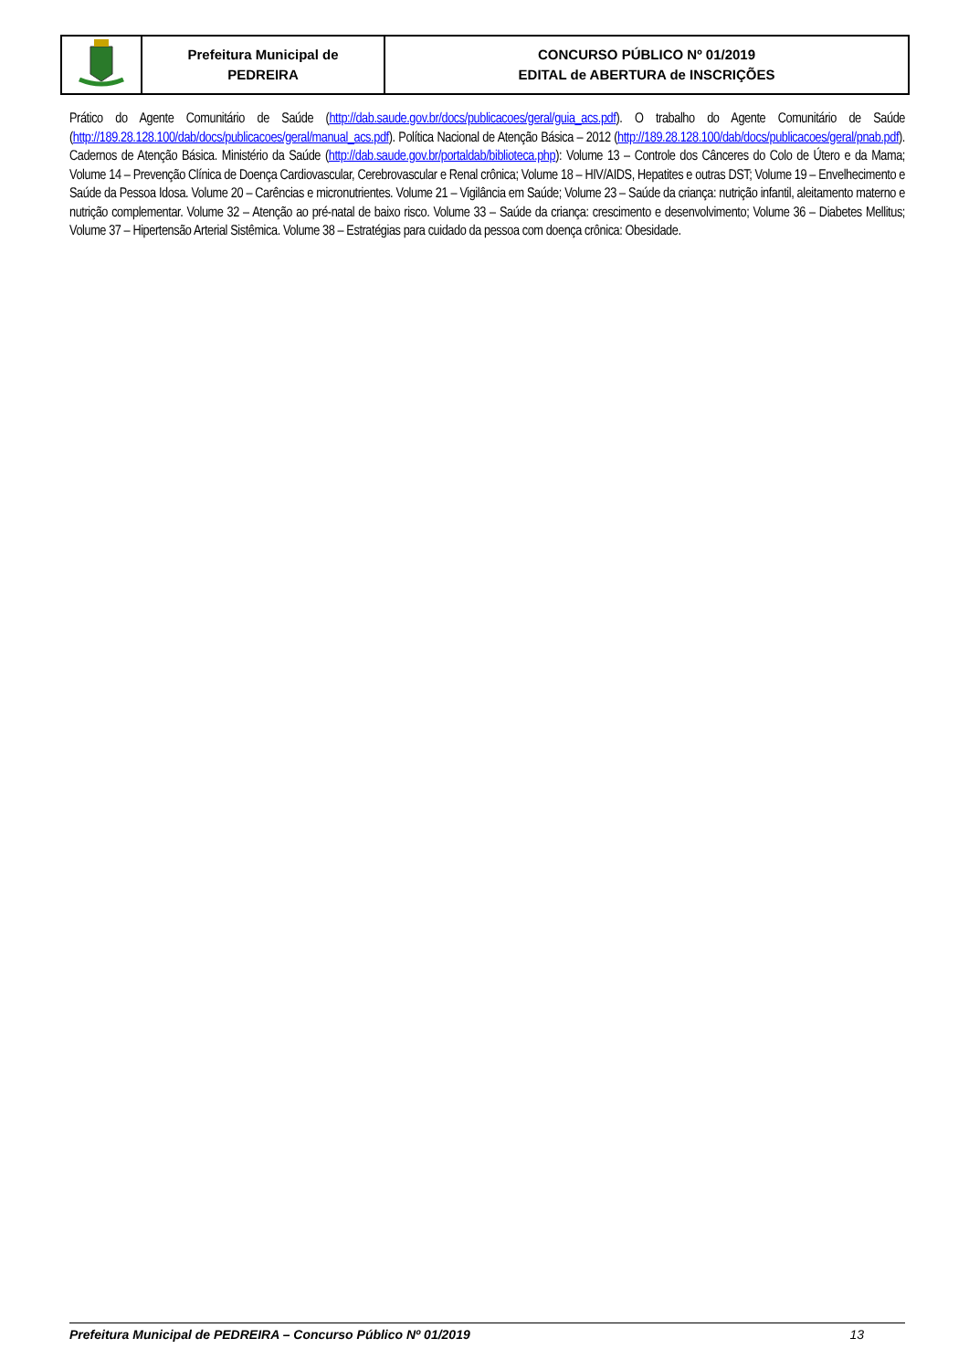| | Prefeitura Municipal de PEDREIRA | CONCURSO PÚBLICO Nº 01/2019 EDITAL de ABERTURA de INSCRIÇÕES |
Prático do Agente Comunitário de Saúde (http://dab.saude.gov.br/docs/publicacoes/geral/guia_acs.pdf). O trabalho do Agente Comunitário de Saúde (http://189.28.128.100/dab/docs/publicacoes/geral/manual_acs.pdf). Política Nacional de Atenção Básica – 2012 (http://189.28.128.100/dab/docs/publicacoes/geral/pnab.pdf). Cadernos de Atenção Básica. Ministério da Saúde (http://dab.saude.gov.br/portaldab/biblioteca.php): Volume 13 – Controle dos Cânceres do Colo de Útero e da Mama; Volume 14 – Prevenção Clínica de Doença Cardiovascular, Cerebrovascular e Renal crônica; Volume 18 – HIV/AIDS, Hepatites e outras DST; Volume 19 – Envelhecimento e Saúde da Pessoa Idosa. Volume 20 – Carências e micronutrientes. Volume 21 – Vigilância em Saúde; Volume 23 – Saúde da criança: nutrição infantil, aleitamento materno e nutrição complementar. Volume 32 – Atenção ao pré-natal de baixo risco. Volume 33 – Saúde da criança: crescimento e desenvolvimento; Volume 36 – Diabetes Mellitus; Volume 37 – Hipertensão Arterial Sistêmica. Volume 38 – Estratégias para cuidado da pessoa com doença crônica: Obesidade.
Prefeitura Municipal de PEDREIRA – Concurso Público Nº 01/2019 13